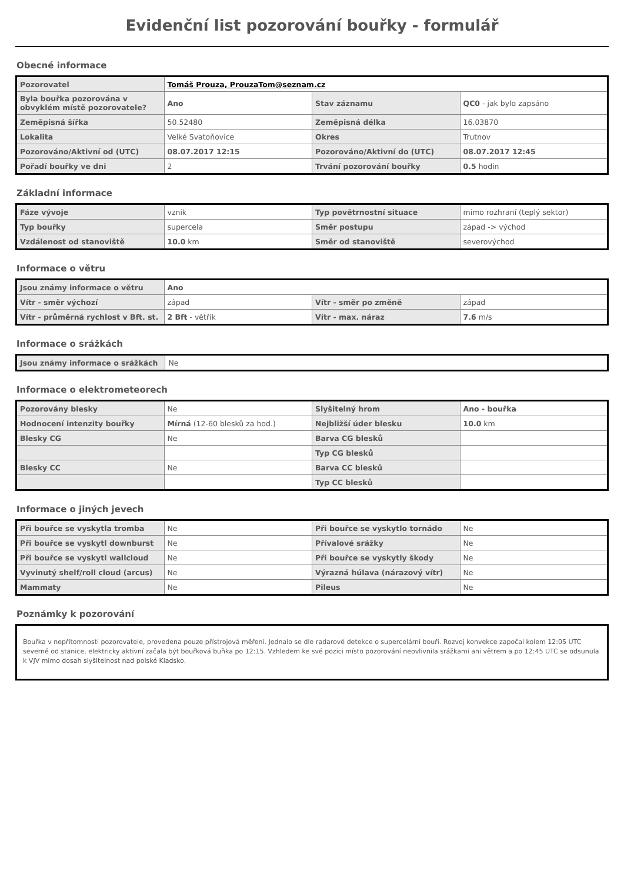Evidenční list pozorování bouřky - formulář
Obecné informace
| Pozorovatel | Tomáš Prouza, ProuzaTom@seznam.cz | | |
| Byla bouřka pozorována v obvyklém místě pozorovatele? | Ano | Stav záznamu | QC0 - jak bylo zapsáno |
| Zeměpisná šířka | 50.52480 | Zeměpisná délka | 16.03870 |
| Lokalita | Velké Svatoňovice | Okres | Trutnov |
| Pozorováno/Aktivní od (UTC) | 08.07.2017 12:15 | Pozorováno/Aktivní do (UTC) | 08.07.2017 12:45 |
| Pořadí bouřky ve dni | 2 | Trvání pozorování bouřky | 0.5 hodin |
Základní informace
| Fáze vývoje | vznik | Typ povětrnostní situace | mimo rozhraní (teplý sektor) |
| Typ bouřky | supercela | Směr postupu | západ -> východ |
| Vzdálenost od stanoviště | 10.0 km | Směr od stanoviště | severovýchod |
Informace o větru
| Jsou známy informace o větru | Ano | | |
| Vítr - směr výchozí | západ | Vítr - směr po změně | západ |
| Vítr - průměrná rychlost v Bft. st. | 2 Bft - větřík | Vítr - max. náraz | 7.6 m/s |
Informace o srážkách
| Jsou známy informace o srážkách | Ne |
Informace o elektrometeorech
| Pozorovány blesky | Ne | Slyšitelný hrom | Ano - bouřka |
| Hodnocení intenzity bouřky | Mírná (12-60 blesků za hod.) | Nejbližší úder blesku | 10.0 km |
| Blesky CG | Ne | Barva CG blesků | |
| | | Typ CG blesků | |
| Blesky CC | Ne | Barva CC blesků | |
| | | Typ CC blesků | |
Informace o jiných jevech
| Při bouřce se vyskytla tromba | Ne | Při bouřce se vyskytlo tornádo | Ne |
| Při bouřce se vyskytl downburst | Ne | Přívalové srážky | Ne |
| Při bouřce se vyskytl wallcloud | Ne | Při bouřce se vyskytly škody | Ne |
| Vyvinutý shelf/roll cloud (arcus) | Ne | Výrazná húlava (nárazový vítr) | Ne |
| Mammaty | Ne | Pileus | Ne |
Poznámky k pozorování
Bouřka v nepřítomnosti pozorovatele, provedena pouze přístrojová měření. Jednalo se dle radarové detekce o supercelární bouři. Rozvoj konvekce započal kolem 12:05 UTC severně od stanice, elektricky aktivní začala být bouřková buňka po 12:15. Vzhledem ke své pozici místo pozorování neovlivnila srážkami ani větrem a po 12:45 UTC se odsunula k VJV mimo dosah slyšitelnost nad polské Kladsko.